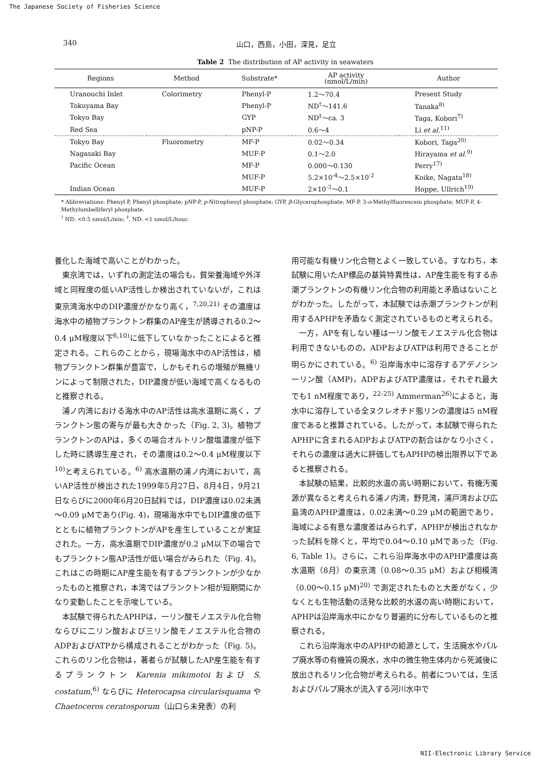The Japanese Society of Fisheries Science
340 山口，西島，小田，深見，足立
Table 2 The distribution of AP activity in seawaters
| Regions | Method | Substrate* | AP activity (nmol/L/min) | Author |
| --- | --- | --- | --- | --- |
| Uranouchi Inlet | Colorimetry | Phenyl-P | 1.2～70.4 | Present Study |
| Tokuyama Bay | | Phenyl-P | ND<sup>†</sup>～141.6 | Tanaka<sup>8)</sup> |
| Tokyo Bay | | GYP | ND<sup>‡</sup>～ca. 3 | Taga, Kobori<sup>7)</sup> |
| Red Sea | | pNP-P | 0.6～4 | Li et al.<sup>11)</sup> |
| Tokyo Bay | Fluorometry | MF-P | 0.02～0.34 | Kobori, Taga<sup>20)</sup> |
| Nagasaki Bay | | MUF-P | 0.1～2.0 | Hirayama et al.<sup>9)</sup> |
| Pacific Ocean | | MF-P | 0.000～0.130 | Perry<sup>17)</sup> |
| | | MUF-P | 5.2×10<sup>-4</sup>～2.5×10<sup>-2</sup> | Koike, Nagata<sup>18)</sup> |
| Indian Ocean | | MUF-P | 2×10<sup>-3</sup>～0.1 | Hoppe, Ullrich<sup>19)</sup> |
* Abbreviations: Phenyl-P, Phenyl phosphate; pNP-P, p-Nitrophenyl phosphate; GYP, β-Glycerophosphate; MF-P, 3-o-Methylfluorescein phosphate; MUF-P, 4-Methylumbelliferyl phosphate.
<sup>†</sup> ND: <0.5 nmol/L/min; <sup>‡</sup>, ND: <1 nmol/L/hour.
養化した海域で高いことがわかった。
東京湾では，いずれの測定法の場合も，貧栄養海域や外洋域と同程度の低いAP活性しか検出されていないが，これは東京湾海水中のDIP濃度がかなり高く，<sup>7,20,21)</sup> その濃度は海水中の植物プランクトン群集のAP産生が誘導される0.2～0.4 μM程度以下<sup>6,10)</sup>に低下していなかったことによると推定される。これらのことから，現場海水中のAP活性は，植物プランクトン群集が豊富で，しかもそれらの増殖が無機リンによって制限された，DIP濃度が低い海域で高くなるものと推察される。
浦ノ内湾における海水中のAP活性は高水温期に高く，プランクトン態の寄与が最も大きかった（Fig. 2, 3)。植物プランクトンのAPは，多くの場合オルトリン酸塩濃度が低下した時に誘導生産され，その濃度は0.2～0.4 μM程度以下<sup>10)</sup>と考えられている。<sup>6)</sup> 高水温期の浦ノ内湾において，高いAP活性が検出された1999年5月27日，8月4日，9月21日ならびに2000年6月20日試料では，DIP濃度は0.02未満～0.09 μMであり(Fig. 4)，現場海水中でもDIP濃度の低下とともに植物プランクトンがAPを産生していることが実証された。一方，高水温期でDIP濃度が0.2 μM以下の場合でもプランクトン態AP活性が低い場合がみられた（Fig. 4)。これはこの時期にAP産生能を有するプランクトンが少なかったものと推察され，本湾ではプランクトン相が短期間にかなり変動したことを示唆している。
本試験で得られたAPHPは，一リン酸モノエステル化合物ならびに二リン酸および三リン酸モノエステル化合物のADPおよびATPから構成されることがわかった（Fig. 5)。これらのリン化合物は，著者らが試験したAP産生能を有するプランクトン Karenia mikimotoi および S. costatum,<sup>6)</sup> ならびに Heterocapsa circularisquama や Chaetoceros ceratosporum（山口ら未発表）の利
用可能な有機リン化合物とよく一致している。すなわち，本試験に用いたAP標品の基質特異性は，AP産生能を有する赤潮プランクトンの有機リン化合物の利用能と矛盾はないことがわかった。したがって，本試験では赤潮プランクトンが利用するAPHPを矛盾なく測定されているものと考えられる。
一方，APを有しない種は一リン酸モノエステル化合物は利用できないものの，ADPおよびATPは利用できることが明らかにされている。<sup>6)</sup> 沿岸海水中に溶存するアデノシン一リン酸（AMP)，ADPおよびATP濃度は，それぞれ最大でも1 nM程度であり，<sup>22-25)</sup> Ammerman<sup>26)</sup>によると，海水中に溶存している全ヌクレオチド態リンの濃度は5 nM程度であると推算されている。したがって，本試験で得られたAPHPに含まれるADPおよびATPの割合はかなり小さく，それらの濃度は過大に評価してもAPHPの検出限界以下であると推察される。
本試験の結果，比較的水温の高い時期において，有機汚濁源が異なると考えられる浦ノ内湾，野見湾，浦戸湾および広島湾のAPHP濃度は，0.02未満～0.29 μMの範囲であり，海域による有意な濃度差はみられず，APHPが検出されなかった試料を除くと，平均で0.04～0.10 μMであった（Fig. 6, Table 1)。さらに，これら沿岸海水中のAPHP濃度は高水温期（8月）の東京湾（0.08～0.35 μM）および相模湾（0.00～0.15 μM)<sup>20)</sup> で測定されたものと大差がなく，少なくとも生物活動の活発な比較的水温の高い時期において，APHPは沿岸海水中にかなり普遍的に分布しているものと推察される。
これら沿岸海水中のAPHPの給源として，生活廃水やパルプ廃水等の有機質の廃水，水中の微生物生体内から死滅後に放出されるリン化合物が考えられる。前者については，生活およびパルプ廃水が流入する河川水中で
NII-Electronic Library Service